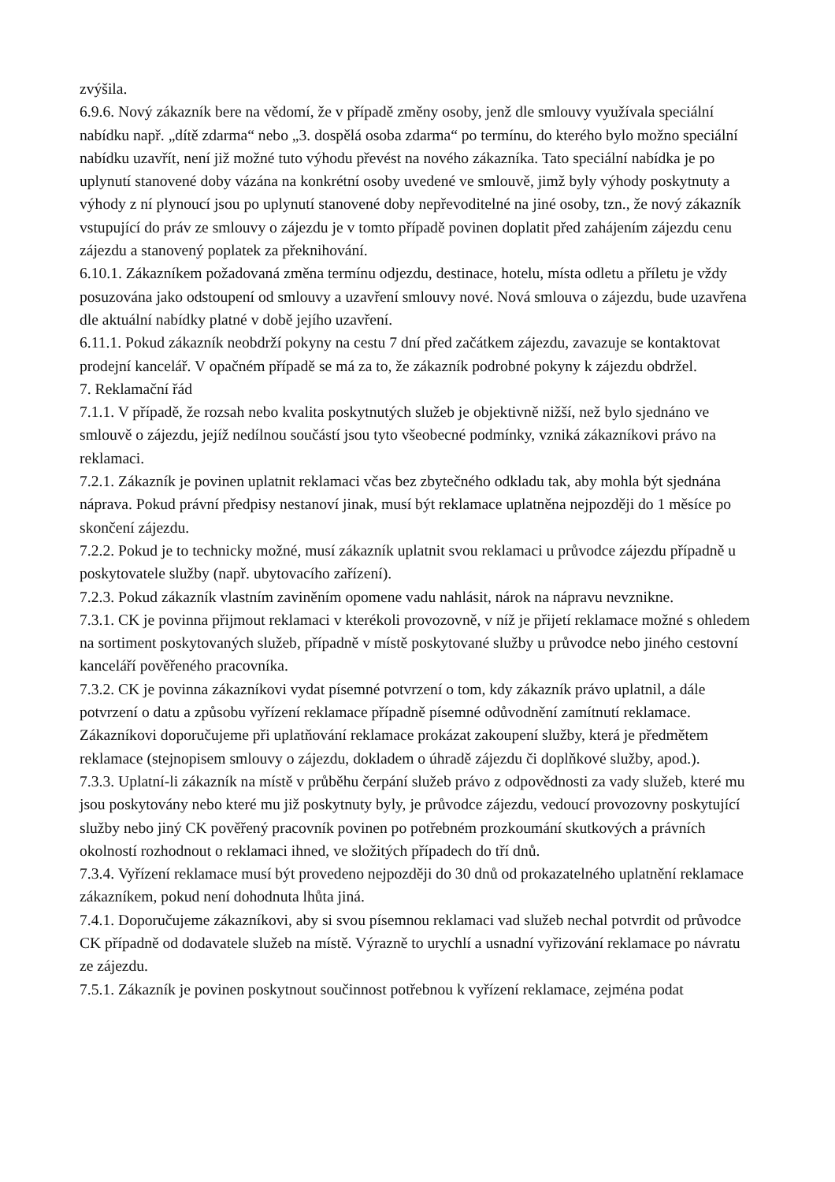zvýšila.
6.9.6. Nový zákazník bere na vědomí, že v případě změny osoby, jenž dle smlouvy využívala speciální nabídku např. „dítě zdarma“ nebo „3. dospělá osoba zdarma“ po termínu, do kterého bylo možno speciální nabídku uzavřít, není již možné tuto výhodu převést na nového zákazníka. Tato speciální nabídka je po uplynutí stanovené doby vázána na konkrétní osoby uvedené ve smlouvě, jimž byly výhody poskytnuty a výhody z ní plynoucí jsou po uplynutí stanovené doby nepřevoditelné na jiné osoby, tzn., že nový zákazník vstupující do práv ze smlouvy o zájezdu je v tomto případě povinen doplatit před zahájením zájezdu cenu zájezdu a stanovený poplatek za překnihování.
6.10.1. Zákazníkem požadovaná změna termínu odjezdu, destinace, hotelu, místa odletu a příletu je vždy posuzována jako odstoupení od smlouvy a uzavření smlouvy nové. Nová smlouva o zájezdu, bude uzavřena dle aktuální nabídky platné v době jejího uzavření.
6.11.1. Pokud zákazník neobdrží pokyny na cestu 7 dní před začátkem zájezdu, zavazuje se kontaktovat prodejní kancelář. V opačném případě se má za to, že zákazník podrobné pokyny k zájezdu obdržel.
7. Reklamační řád
7.1.1. V případě, že rozsah nebo kvalita poskytnutých služeb je objektivně nižší, než bylo sjednáno ve smlouvě o zájezdu, jejíž nedílnou součástí jsou tyto všeobecné podmínky, vzniká zákazníkovi právo na reklamaci.
7.2.1. Zákazník je povinen uplatnit reklamaci včas bez zbytečného odkladu tak, aby mohla být sjednána náprava. Pokud právní předpisy nestanoví jinak, musí být reklamace uplatněna nejpozději do 1 měsíce po skončení zájezdu.
7.2.2. Pokud je to technicky možné, musí zákazník uplatnit svou reklamaci u průvodce zájezdu případně u poskytovatele služby (např. ubytovacího zařízení).
7.2.3. Pokud zákazník vlastním zaviněním opomene vadu nahlásit, nárok na nápravu nevznikne.
7.3.1. CK je povinna přijmout reklamaci v kterékoli provozovně, v níž je přijetí reklamace možné s ohledem na sortiment poskytovaných služeb, případně v místě poskytované služby u průvodce nebo jiného cestovní kanceláří pověřeného pracovníka.
7.3.2. CK je povinna zákazníkovi vydat písemné potvrzení o tom, kdy zákazník právo uplatnil, a dále potvrzení o datu a způsobu vyřízení reklamace případně písemné odůvodnění zamítnutí reklamace. Zákazníkovi doporučujeme při uplatňování reklamace prokázat zakoupení služby, která je předmětem reklamace (stejnopisem smlouvy o zájezdu, dokladem o úhradě zájezdu či doplňkové služby, apod.).
7.3.3. Uplatní-li zákazník na místě v průběhu čerpání služeb právo z odpovědnosti za vady služeb, které mu jsou poskytovány nebo které mu již poskytnuty byly, je průvodce zájezdu, vedoucí provozovny poskytující služby nebo jiný CK pověřený pracovník povinen po potřebném prozkoumání skutkových a právních okolností rozhodnout o reklamaci ihned, ve složitých případech do tří dnů.
7.3.4. Vyřízení reklamace musí být provedeno nejpozději do 30 dnů od prokazatelného uplatnění reklamace zákazníkem, pokud není dohodnuta lhůta jiná.
7.4.1. Doporučujeme zákazníkovi, aby si svou písemnou reklamaci vad služeb nechal potvrdit od průvodce CK případně od dodavatele služeb na místě. Výrazně to urychlí a usnadní vyřizování reklamace po návratu ze zájezdu.
7.5.1. Zákazník je povinen poskytnout součinnost potřebnou k vyřízení reklamace, zejména podat